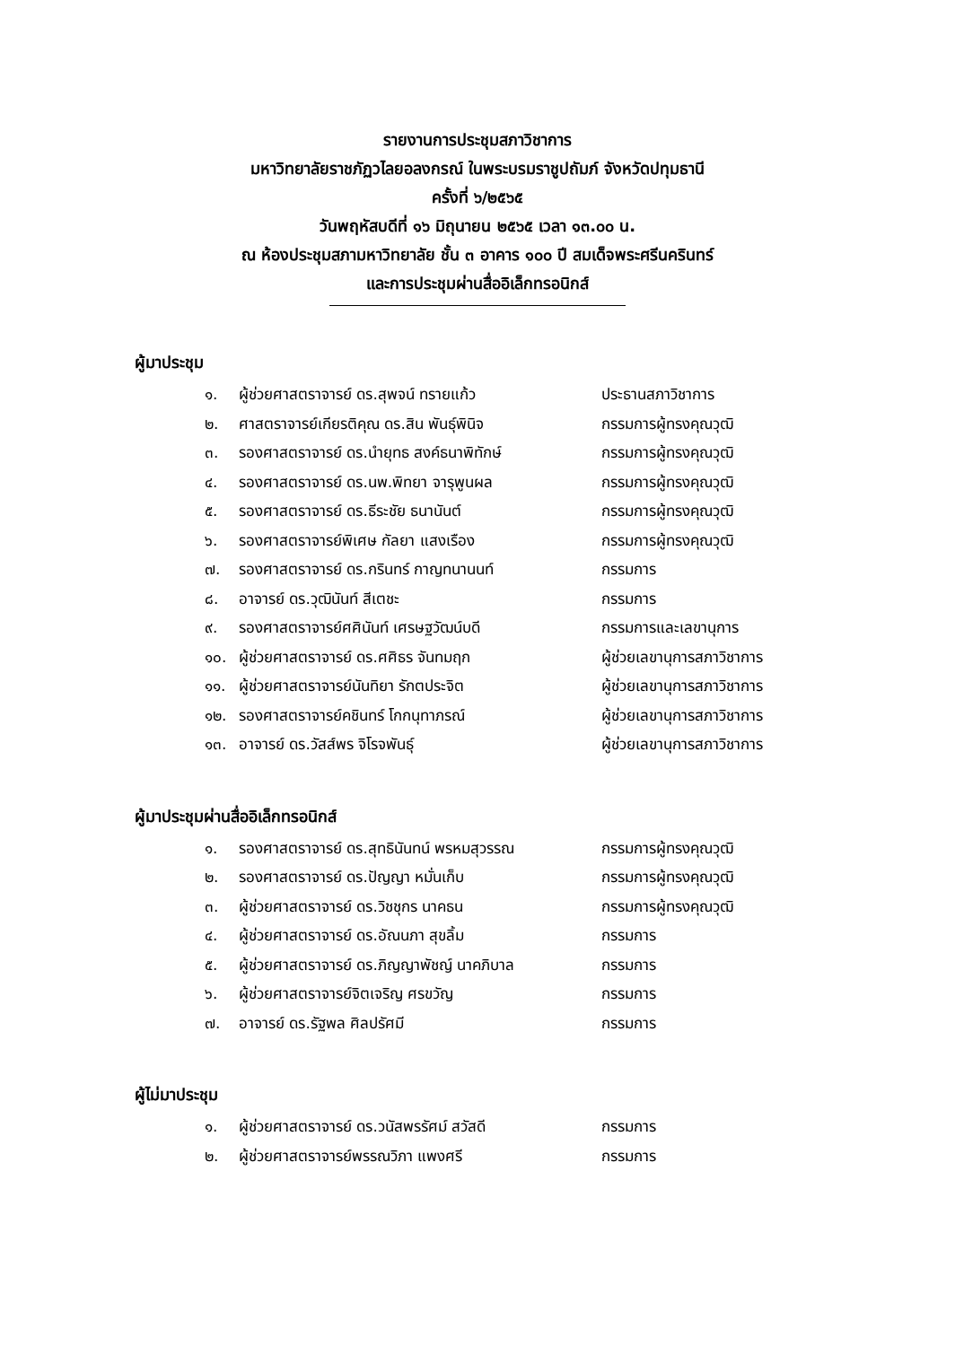รายงานการประชุมสภาวิชาการ
มหาวิทยาลัยราชภัฏวไลยอลงกรณ์ ในพระบรมราชูปถัมภ์ จังหวัดปทุมธานี
ครั้งที่ ๖/๒๕๖๕
วันพฤหัสบดีที่ ๑๖ มิถุนายน ๒๕๖๕ เวลา ๑๓.๐๐ น.
ณ ห้องประชุมสภามหาวิทยาลัย ชั้น ๓ อาคาร ๑๐๐ ปี สมเด็จพระศรีนครินทร์
และการประชุมผ่านสื่ออิเล็กทรอนิกส์
ผู้มาประชุม
๑. ผู้ช่วยศาสตราจารย์ ดร.สุพจน์ ทรายแก้ว ประธานสภาวิชาการ
๒. ศาสตราจารย์เกียรติคุณ ดร.สิน พันธุ์พินิจ กรรมการผู้ทรงคุณวุฒิ
๓. รองศาสตราจารย์ ดร.นำยุทธ สงค์ธนาพิทักษ์ กรรมการผู้ทรงคุณวุฒิ
๔. รองศาสตราจารย์ ดร.นพ.พิทยา จารุพูนผล กรรมการผู้ทรงคุณวุฒิ
๕. รองศาสตราจารย์ ดร.ธีระชัย ธนานันต์ กรรมการผู้ทรงคุณวุฒิ
๖. รองศาสตราจารย์พิเศษ กัลยา แสงเรือง กรรมการผู้ทรงคุณวุฒิ
๗. รองศาสตราจารย์ ดร.กรินทร์ กาญทนานนท์ กรรมการ
๘. อาจารย์ ดร.วุฒินันท์ สีเตชะ กรรมการ
๙. รองศาสตราจารย์ศศินันท์ เศรษฐวัฒน์บดี กรรมการและเลขานุการ
๑๐. ผู้ช่วยศาสตราจารย์ ดร.ศศิธร จันทมฤก ผู้ช่วยเลขานุการสภาวิชาการ
๑๑. ผู้ช่วยศาสตราจารย์นันทิยา รักตประจิต ผู้ช่วยเลขานุการสภาวิชาการ
๑๒. รองศาสตราจารย์คชินทร์ โกกนุทาภรณ์ ผู้ช่วยเลขานุการสภาวิชาการ
๑๓. อาจารย์ ดร.วัสส์พร จิโรจพันธุ์ ผู้ช่วยเลขานุการสภาวิชาการ
ผู้มาประชุมผ่านสื่ออิเล็กทรอนิกส์
๑. รองศาสตราจารย์ ดร.สุทธินันทน์ พรหมสุวรรณ กรรมการผู้ทรงคุณวุฒิ
๒. รองศาสตราจารย์ ดร.ปัญญา หมั่นเก็บ กรรมการผู้ทรงคุณวุฒิ
๓. ผู้ช่วยศาสตราจารย์ ดร.วิชชุกร นาคธน กรรมการผู้ทรงคุณวุฒิ
๔. ผู้ช่วยศาสตราจารย์ ดร.อัณนภา สุขลิ้ม กรรมการ
๕. ผู้ช่วยศาสตราจารย์ ดร.ภิญญาพัชญ์ นาคภิบาล กรรมการ
๖. ผู้ช่วยศาสตราจารย์จิตเจริญ ศรขวัญ กรรมการ
๗. อาจารย์ ดร.รัฐพล ศิลปรัศมี กรรมการ
ผู้ไม่มาประชุม
๑. ผู้ช่วยศาสตราจารย์ ดร.วนัสพรรัศม์ สวัสดี กรรมการ
๒. ผู้ช่วยศาสตราจารย์พรรณวิภา แพงศรี กรรมการ